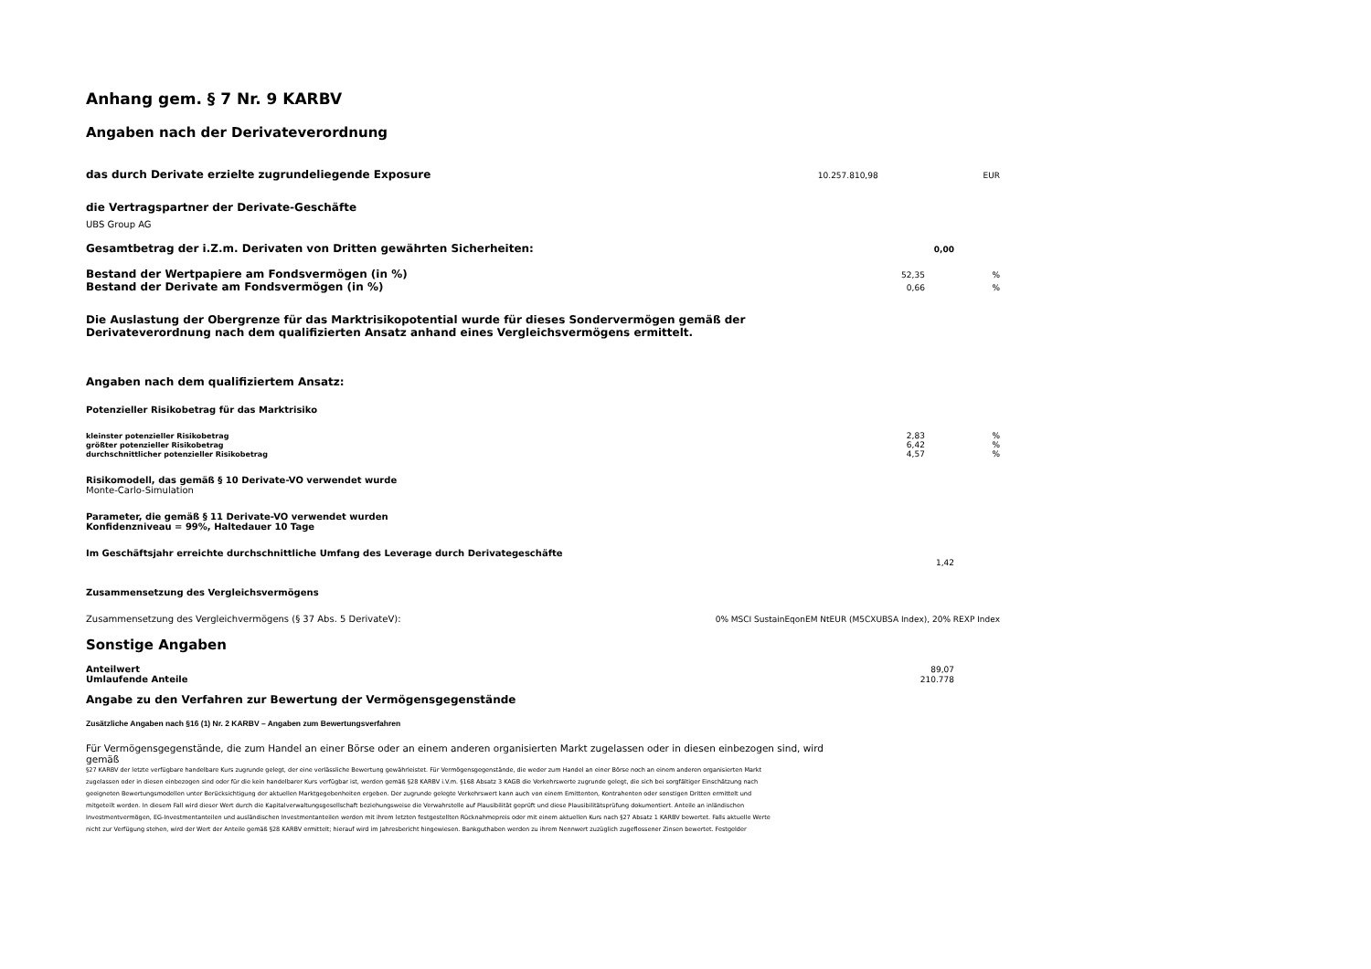Anhang gem. § 7 Nr. 9 KARBV
Angaben nach der Derivateverordnung
das durch Derivate erzielte zugrundeliegende Exposure
10.257.810,98 EUR
die Vertragspartner der Derivate-Geschäfte
UBS Group AG
Gesamtbetrag der i.Z.m. Derivaten von Dritten gewährten Sicherheiten:
0,00
Bestand der Wertpapiere am Fondsvermögen (in %)
52,35 %
Bestand der Derivate am Fondsvermögen (in %)
0,66 %
Die Auslastung der Obergrenze für das Marktrisikopotential wurde für dieses Sondervermögen gemäß der
Derivateverordnung nach dem qualifizierten Ansatz anhand eines Vergleichsvermögens ermittelt.
Angaben nach dem qualifiziertem Ansatz:
Potenzieller Risikobetrag für das Marktrisiko
kleinster potenzieller Risikobetrag 2,83 %
größter potenzieller Risikobetrag 6,42 %
durchschnittlicher potenzieller Risikobetrag 4,57 %
Risikomodell, das gemäß § 10 Derivate-VO verwendet wurde
Monte-Carlo-Simulation
Parameter, die gemäß § 11 Derivate-VO verwendet wurden
Konfidenzniveau = 99%, Haltedauer 10 Tage
Im Geschäftsjahr erreichte durchschnittliche Umfang des Leverage durch Derivategeschäfte
1,42
Zusammensetzung des Vergleichsvermögens
Zusammensetzung des Vergleichvermögens (§ 37 Abs. 5 DerivateV): 0% MSCI SustainEqonEM NtEUR (M5CXUBSA Index), 20% REXP Index
Sonstige Angaben
Anteilwert 89,07
Umlaufende Anteile 210.778
Angabe zu den Verfahren zur Bewertung der Vermögensgegenstände
Zusätzliche Angaben nach §16 (1) Nr. 2 KARBV – Angaben zum Bewertungsverfahren
Für Vermögensgegenstände, die zum Handel an einer Börse oder an einem anderen organisierten Markt zugelassen oder in diesen einbezogen sind, wird gemäß
§27 KARBV der letzte verfügbare handelbare Kurs zugrunde gelegt, der eine verlässliche Bewertung gewährleistet. Für Vermögensgegenstände, die weder zum Handel an einer Börse noch an einem anderen organisierten Markt zugelassen oder in diesen einbezogen sind oder für die kein handelbarer Kurs verfügbar ist, werden gemäß §28 KARBV i.V.m. §168 Absatz 3 KAGB die Verkehrswerte zugrunde gelegt, die sich bei sorgfältiger Einschätzung nach geeigneten Bewertungsmodellen unter Berücksichtigung der aktuellen Marktgegebenheiten ergeben. Der zugrunde gelegte Verkehrswert kann auch von einem Emittenten, Kontrahenten oder sonstigen Dritten ermittelt und mitgeteilt werden. In diesem Fall wird dieser Wert durch die Kapitalverwaltungsgesellschaft beziehungsweise die Verwahrstelle auf Plausibilität geprüft und diese Plausibilitätsprüfung dokumentiert. Anteile an inländischen Investmentvermögen, EG-Investmentanteilen und ausländischen Investmentanteilen werden mit ihrem letzten festgestellten Rücknahmepreis oder mit einem aktuellen Kurs nach §27 Absatz 1 KARBV bewertet. Falls aktuelle Werte nicht zur Verfügung stehen, wird der Wert der Anteile gemäß §28 KARBV ermittelt; hierauf wird im Jahresbericht hingewiesen. Bankguthaben werden zu ihrem Nennwert zuzüglich zugeflossener Zinsen bewertet. Festgelder